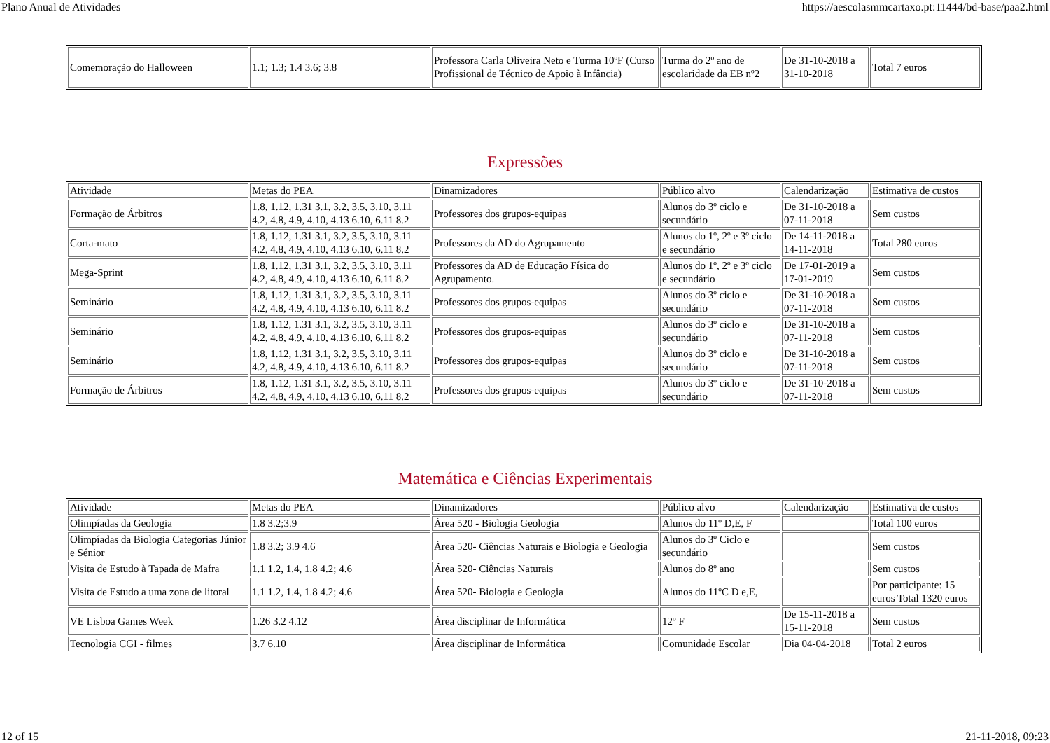Plano Anual de Atividades https://aescolasmmcartaxo.pt:11444/bd-base/paa2.html
| Comemoração do Halloween | 1.1; 1.3; 1.4 3.6; 3.8 | Professora Carla Oliveira Neto e Turma 10ºF (Curso Profissional de Técnico de Apoio à Infância) | Turma do 2º ano de escolaridade da EB nº2 | De 31-10-2018 a 31-10-2018 | Total 7 euros |
Expressões
| Atividade | Metas do PEA | Dinamizadores | Público alvo | Calendarização | Estimativa de custos |
| Formação de Árbitros | 1.8, 1.12, 1.31 3.1, 3.2, 3.5, 3.10, 3.11 4.2, 4.8, 4.9, 4.10, 4.13 6.10, 6.11 8.2 | Professores dos grupos-equipas | Alunos do 3º ciclo e secundário | De 31-10-2018 a 07-11-2018 | Sem custos |
| Corta-mato | 1.8, 1.12, 1.31 3.1, 3.2, 3.5, 3.10, 3.11 4.2, 4.8, 4.9, 4.10, 4.13 6.10, 6.11 8.2 | Professores da AD do Agrupamento | Alunos do 1º, 2º e 3º ciclo e secundário | De 14-11-2018 a 14-11-2018 | Total 280 euros |
| Mega-Sprint | 1.8, 1.12, 1.31 3.1, 3.2, 3.5, 3.10, 3.11 4.2, 4.8, 4.9, 4.10, 4.13 6.10, 6.11 8.2 | Professores da AD de Educação Física do Agrupamento. | Alunos do 1º, 2º e 3º ciclo e secundário | De 17-01-2019 a 17-01-2019 | Sem custos |
| Seminário | 1.8, 1.12, 1.31 3.1, 3.2, 3.5, 3.10, 3.11 4.2, 4.8, 4.9, 4.10, 4.13 6.10, 6.11 8.2 | Professores dos grupos-equipas | Alunos do 3º ciclo e secundário | De 31-10-2018 a 07-11-2018 | Sem custos |
| Seminário | 1.8, 1.12, 1.31 3.1, 3.2, 3.5, 3.10, 3.11 4.2, 4.8, 4.9, 4.10, 4.13 6.10, 6.11 8.2 | Professores dos grupos-equipas | Alunos do 3º ciclo e secundário | De 31-10-2018 a 07-11-2018 | Sem custos |
| Seminário | 1.8, 1.12, 1.31 3.1, 3.2, 3.5, 3.10, 3.11 4.2, 4.8, 4.9, 4.10, 4.13 6.10, 6.11 8.2 | Professores dos grupos-equipas | Alunos do 3º ciclo e secundário | De 31-10-2018 a 07-11-2018 | Sem custos |
| Formação de Árbitros | 1.8, 1.12, 1.31 3.1, 3.2, 3.5, 3.10, 3.11 4.2, 4.8, 4.9, 4.10, 4.13 6.10, 6.11 8.2 | Professores dos grupos-equipas | Alunos do 3º ciclo e secundário | De 31-10-2018 a 07-11-2018 | Sem custos |
Matemática e Ciências Experimentais
| Atividade | Metas do PEA | Dinamizadores | Público alvo | Calendarização | Estimativa de custos |
| Olimpíadas da Geologia | 1.8 3.2;3.9 | Área 520 - Biologia Geologia | Alunos do 11º D,E, F | | Total 100 euros |
| Olimpíadas da Biologia Categorias Júnior e Sénior | 1.8 3.2; 3.9 4.6 | Área 520- Ciências Naturais e Biologia e Geologia | Alunos do 3º Ciclo e secundário | | Sem custos |
| Visita de Estudo à Tapada de Mafra | 1.1 1.2, 1.4, 1.8 4.2; 4.6 | Área 520- Ciências Naturais | Alunos do 8º ano | | Sem custos |
| Visita de Estudo a uma zona de litoral | 1.1 1.2, 1.4, 1.8 4.2; 4.6 | Área 520- Biologia e Geologia | Alunos do 11ºC D e,E, | | Por participante: 15 euros Total 1320 euros |
| VE Lisboa Games Week | 1.26 3.2 4.12 | Área disciplinar de Informática | 12º F | De 15-11-2018 a 15-11-2018 | Sem custos |
| Tecnologia CGI - filmes | 3.7 6.10 | Área disciplinar de Informática | Comunidade Escolar | Dia 04-04-2018 | Total 2 euros |
12 of 15 21-11-2018, 09:23